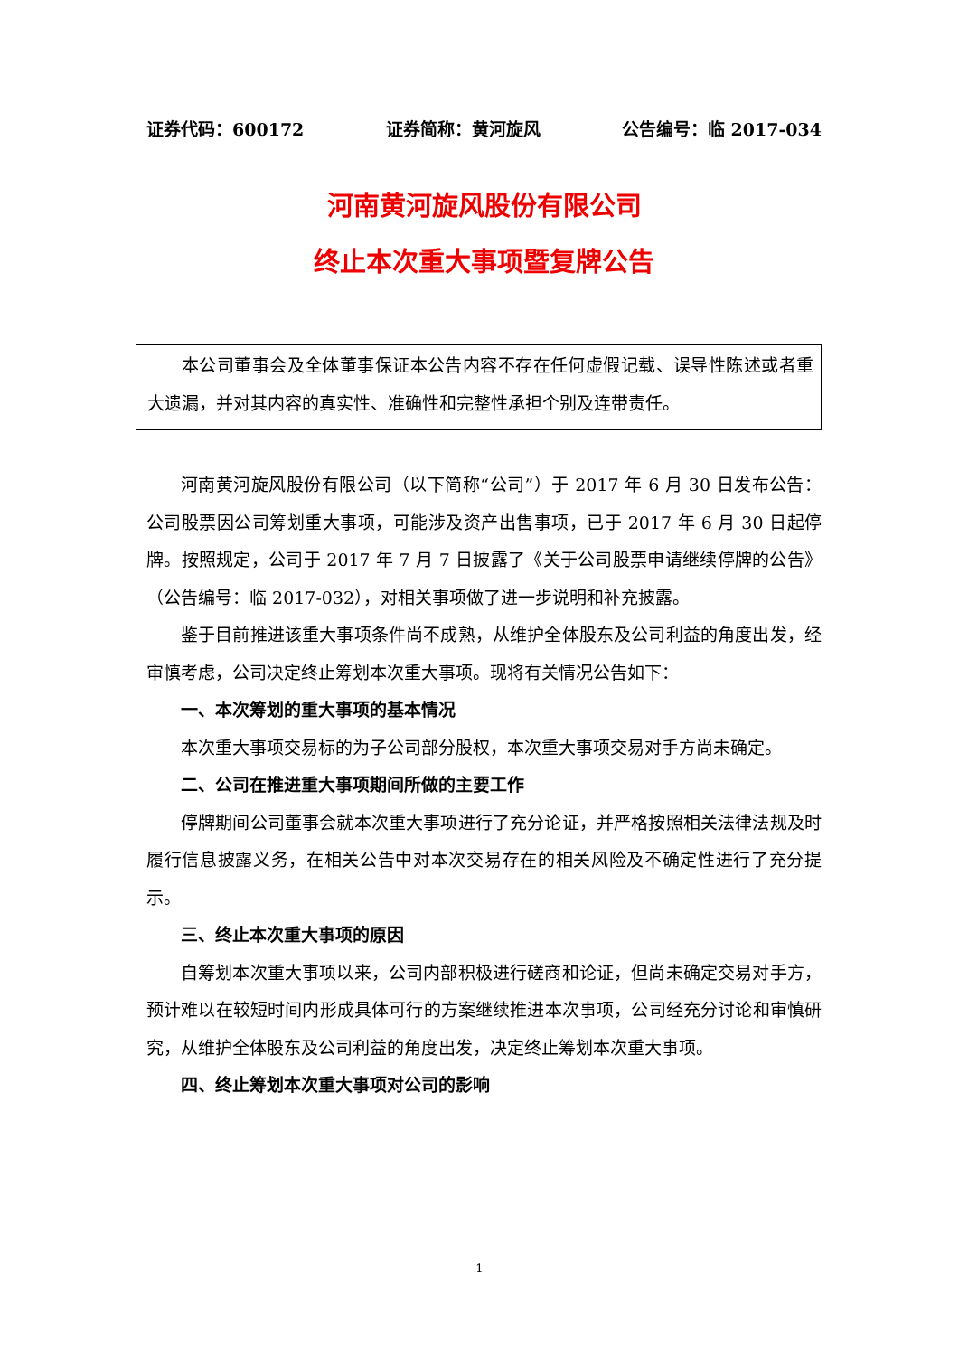证券代码：600172 证券简称：黄河旋风 公告编号：临 2017-034
河南黄河旋风股份有限公司
终止本次重大事项暨复牌公告
本公司董事会及全体董事保证本公告内容不存在任何虚假记载、误导性陈述或者重大遗漏，并对其内容的真实性、准确性和完整性承担个别及连带责任。
河南黄河旋风股份有限公司（以下简称“公司”）于 2017 年 6 月 30 日发布公告：公司股票因公司筹划重大事项，可能涉及资产出售事项，已于 2017 年 6 月 30 日起停牌。按照规定，公司于 2017 年 7 月 7 日披露了《关于公司股票申请继续停牌的公告》（公告编号：临 2017-032），对相关事项做了进一步说明和补充披露。
鉴于目前推进该重大事项条件尚不成熟，从维护全体股东及公司利益的角度出发，经审慎考虑，公司决定终止筹划本次重大事项。现将有关情况公告如下：
一、本次筹划的重大事项的基本情况
本次重大事项交易标的为子公司部分股权，本次重大事项交易对手方尚未确定。
二、公司在推进重大事项期间所做的主要工作
停牌期间公司董事会就本次重大事项进行了充分论证，并严格按照相关法律法规及时履行信息披露义务，在相关公告中对本次交易存在的相关风险及不确定性进行了充分提示。
三、终止本次重大事项的原因
自筹划本次重大事项以来，公司内部积极进行磋商和论证，但尚未确定交易对手方，预计难以在较短时间内形成具体可行的方案继续推进本次事项，公司经充分讨论和审慎研究，从维护全体股东及公司利益的角度出发，决定终止筹划本次重大事项。
四、终止筹划本次重大事项对公司的影响
1